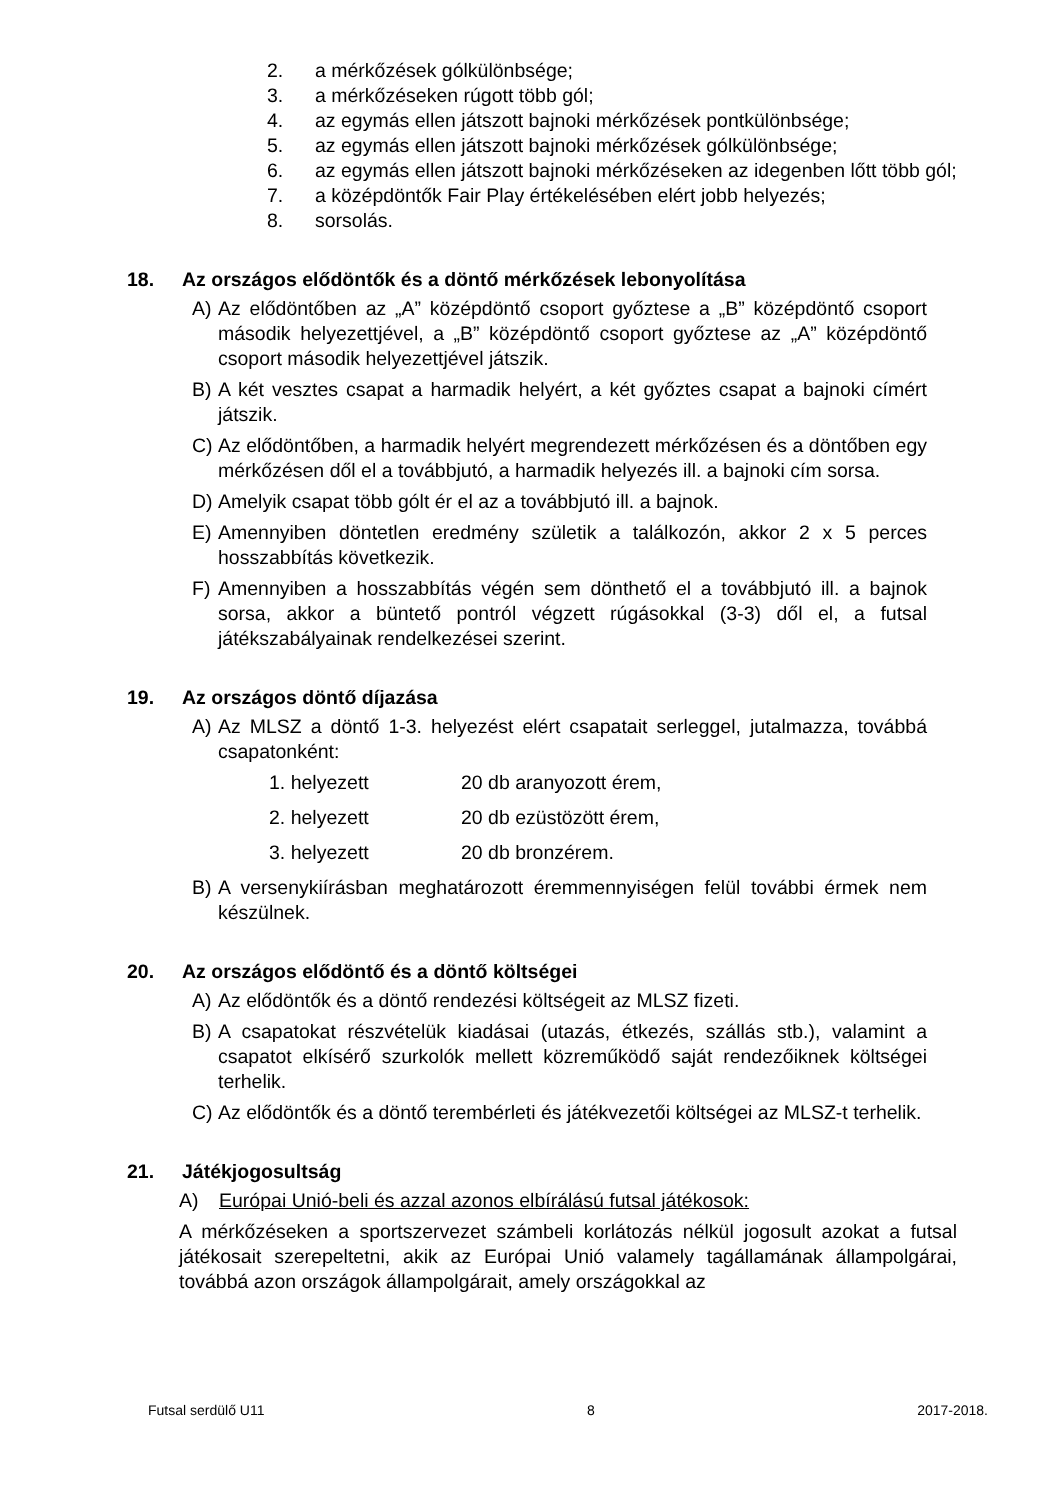2. a mérkőzések gólkülönbsége;
3. a mérkőzéseken rúgott több gól;
4. az egymás ellen játszott bajnoki mérkőzések pontkülönbsége;
5. az egymás ellen játszott bajnoki mérkőzések gólkülönbsége;
6. az egymás ellen játszott bajnoki mérkőzéseken az idegenben lőtt több gól;
7. a középdöntők Fair Play értékelésében elért jobb helyezés;
8. sorsolás.
18. Az országos elődöntők és a döntő mérkőzések lebonyolítása
A) Az elődöntőben az „A” középdöntő csoport győztese a „B” középdöntő csoport második helyezettjével, a „B” középdöntő csoport győztese az „A” középdöntő csoport második helyezettjével játszik.
B) A két vesztes csapat a harmadik helyért, a két győztes csapat a bajnoki címért játszik.
C) Az elődöntőben, a harmadik helyért megrendezett mérkőzésen és a döntőben egy mérkőzésen dől el a továbbjutó, a harmadik helyezés ill. a bajnoki cím sorsa.
D) Amelyik csapat több gólt ér el az a továbbjutó ill. a bajnok.
E) Amennyiben döntetlen eredmény születik a találkozón, akkor 2 x 5 perces hosszabbítás következik.
F) Amennyiben a hosszabbítás végén sem dönthető el a továbbjutó ill. a bajnok sorsa, akkor a büntető pontról végzett rúgásokkal (3-3) dől el, a futsal játékszabályainak rendelkezései szerint.
19. Az országos döntő díjazása
A) Az MLSZ a döntő 1-3. helyezést elért csapatait serleggel, jutalmazza, továbbá csapatonként:
1. helyezett 20 db aranyozott érem,
2. helyezett 20 db ezüstözött érem,
3. helyezett 20 db bronzérem.
B) A versenykiírásban meghatározott éremmennyiségen felül további érmek nem készülnek.
20. Az országos elődöntő és a döntő költségei
A) Az elődöntők és a döntő rendezési költségeit az MLSZ fizeti.
B) A csapatokat részvételük kiadásai (utazás, étkezés, szállás stb.), valamint a csapatot elkísérő szurkolók mellett közreműködő saját rendezőiknek költségei terhelik.
C) Az elődöntők és a döntő terembérleti és játékvezetői költségei az MLSZ-t terhelik.
21. Játékjogosultság
A) Európai Unió-beli és azzal azonos elbírálású futsal játékosok:
A mérkőzéseken a sportszervezet számbeli korlátozás nélkül jogosult azokat a futsal játékosait szerepeltetni, akik az Európai Unió valamely tagállamának állampolgárai, továbbá azon országok állampolgárait, amely országokkal az
Futsal serdülő U11 8 2017-2018.